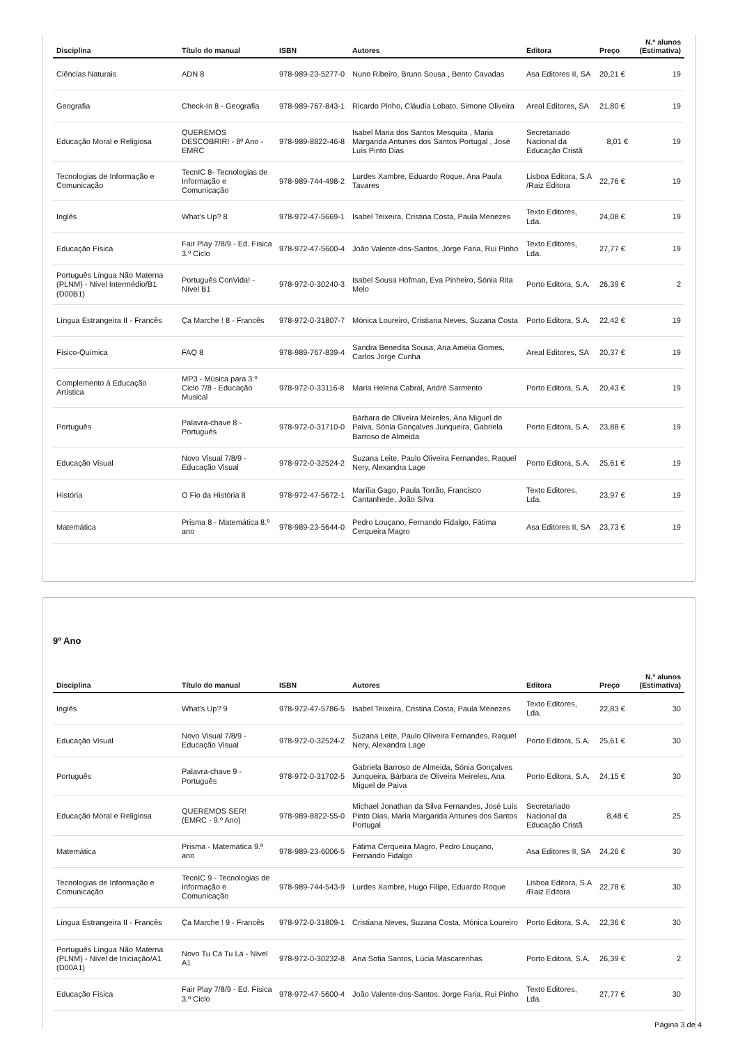| Disciplina | Título do manual | ISBN | Autores | Editora | Preço | N.º alunos (Estimativa) |
| --- | --- | --- | --- | --- | --- | --- |
| Ciências Naturais | ADN 8 | 978-989-23-5277-0 | Nuno Ribeiro, Bruno Sousa , Bento Cavadas | Asa Editores II, SA | 20,21 € | 19 |
| Geografia | Check-In 8 - Geografia | 978-989-767-843-1 | Ricardo Pinho, Cláudia Lobato, Simone Oliveira | Areal Editores, SA | 21,80 € | 19 |
| Educação Moral e Religiosa | QUEREMOS DESCOBRIR! - 8º Ano - EMRC | 978-989-8822-46-8 | Isabel Maria dos Santos Mesquita , Maria Margarida Antunes dos Santos Portugal , José Luís Pinto Dias | Secretariado Nacional da Educação Cristã | 8,01 € | 19 |
| Tecnologias de Informação e Comunicação | TecnIC 8- Tecnologias de Informação e Comunicação | 978-989-744-498-2 | Lurdes Xambre, Eduardo Roque, Ana Paula Tavares | Lisboa Editora, S.A /Raiz Editora | 22,76 € | 19 |
| Inglês | What's Up? 8 | 978-972-47-5669-1 | Isabel Teixeira, Cristina Costa, Paula Menezes | Texto Editores, Lda. | 24,08 € | 19 |
| Educação Física | Fair Play 7/8/9 - Ed. Física 3.º Ciclo | 978-972-47-5600-4 | João Valente-dos-Santos, Jorge Faria, Rui Pinho | Texto Editores, Lda. | 27,77 € | 19 |
| Português Língua Não Materna (PLNM) - Nível Intermédio/B1 (D00B1) | Português ConVida! - Nível B1 | 978-972-0-30240-3 | Isabel Sousa Hofman, Eva Pinheiro, Sónia Rita Melo | Porto Editora, S.A. | 26,39 € | 2 |
| Língua Estrangeira II - Francês | Ça Marche ! 8 - Francês | 978-972-0-31807-7 | Mónica Loureiro, Cristiana Neves, Suzana Costa | Porto Editora, S.A. | 22,42 € | 19 |
| Físico-Química | FAQ 8 | 978-989-767-839-4 | Sandra Benedita Sousa, Ana Amélia Gomes, Carlos Jorge Cunha | Areal Editores, SA | 20,37 € | 19 |
| Complemento à Educação Artística | MP3 - Música para 3.º Ciclo 7/8 - Educação Musical | 978-972-0-33116-8 | Maria Helena Cabral, André Sarmento | Porto Editora, S.A. | 20,43 € | 19 |
| Português | Palavra-chave 8 - Português | 978-972-0-31710-0 | Bárbara de Oliveira Meireles, Ana Miguel de Paiva, Sónia Gonçalves Junqueira, Gabriela Barroso de Almeida | Porto Editora, S.A. | 23,88 € | 19 |
| Educação Visual | Novo Visual 7/8/9 - Educação Visual | 978-972-0-32524-2 | Suzana Leite, Paulo Oliveira Fernandes, Raquel Nery, Alexandra Lage | Porto Editora, S.A. | 25,61 € | 19 |
| História | O Fio da História 8 | 978-972-47-5672-1 | Marília Gago, Paula Torrão, Francisco Cantanhede, João Silva | Texto Editores, Lda. | 23,97 € | 19 |
| Matemática | Prisma 8 - Matemática 8.º ano | 978-989-23-5644-0 | Pedro Louçano, Fernando Fidalgo, Fátima Cerqueira Magro | Asa Editores II, SA | 23,73 € | 19 |
9º Ano
| Disciplina | Título do manual | ISBN | Autores | Editora | Preço | N.º alunos (Estimativa) |
| --- | --- | --- | --- | --- | --- | --- |
| Inglês | What's Up? 9 | 978-972-47-5786-5 | Isabel Teixeira, Cristina Costa, Paula Menezes | Texto Editores, Lda. | 22,83 € | 30 |
| Educação Visual | Novo Visual 7/8/9 - Educação Visual | 978-972-0-32524-2 | Suzana Leite, Paulo Oliveira Fernandes, Raquel Nery, Alexandra Lage | Porto Editora, S.A. | 25,61 € | 30 |
| Português | Palavra-chave 9 - Português | 978-972-0-31702-5 | Gabriela Barroso de Almeida, Sónia Gonçalves Junqueira, Bárbara de Oliveira Meireles, Ana Miguel de Paiva | Porto Editora, S.A. | 24,15 € | 30 |
| Educação Moral e Religiosa | QUEREMOS SER! (EMRC - 9.º Ano) | 978-989-8822-55-0 | Michael Jonathan da Silva Fernandes, José Luís Pinto Dias, Maria Margarida Antunes dos Santos Portugal | Secretariado Nacional da Educação Cristã | 8,48 € | 25 |
| Matemática | Prisma - Matemática 9.º ano | 978-989-23-6006-5 | Fátima Cerqueira Magro, Pedro Louçano, Fernando Fidalgo | Asa Editores II, SA | 24,26 € | 30 |
| Tecnologias de Informação e Comunicação | TecnIC 9 - Tecnologias de Informação e Comunicação | 978-989-744-543-9 | Lurdes Xambre, Hugo Filipe, Eduardo Roque | Lisboa Editora, S.A /Raiz Editora | 22,78 € | 30 |
| Língua Estrangeira II - Francês | Ça Marche ! 9 - Francês | 978-972-0-31809-1 | Cristiana Neves, Suzana Costa, Mónica Loureiro | Porto Editora, S.A. | 22,36 € | 30 |
| Português Língua Não Materna (PLNM) - Nível de Iniciação/A1 (D00A1) | Novo Tu Cá Tu Lá - Nível A1 | 978-972-0-30232-8 | Ana Sofia Santos, Lúcia Mascarenhas | Porto Editora, S.A. | 26,39 € | 2 |
| Educação Física | Fair Play 7/8/9 - Ed. Física 3.º Ciclo | 978-972-47-5600-4 | João Valente-dos-Santos, Jorge Faria, Rui Pinho | Texto Editores, Lda. | 27,77 € | 30 |
Página 3 de 4